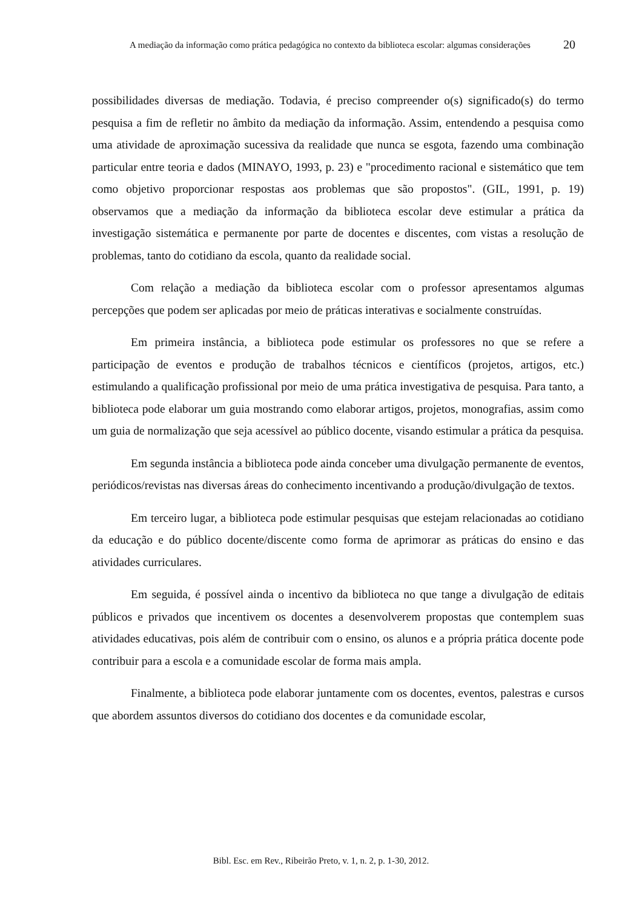A mediação da informação como prática pedagógica no contexto da biblioteca escolar: algumas considerações
20
possibilidades diversas de mediação. Todavia, é preciso compreender o(s) significado(s) do termo pesquisa a fim de refletir no âmbito da mediação da informação. Assim, entendendo a pesquisa como uma atividade de aproximação sucessiva da realidade que nunca se esgota, fazendo uma combinação particular entre teoria e dados (MINAYO, 1993, p. 23) e "procedimento racional e sistemático que tem como objetivo proporcionar respostas aos problemas que são propostos". (GIL, 1991, p. 19) observamos que a mediação da informação da biblioteca escolar deve estimular a prática da investigação sistemática e permanente por parte de docentes e discentes, com vistas a resolução de problemas, tanto do cotidiano da escola, quanto da realidade social.
Com relação a mediação da biblioteca escolar com o professor apresentamos algumas percepções que podem ser aplicadas por meio de práticas interativas e socialmente construídas.
Em primeira instância, a biblioteca pode estimular os professores no que se refere a participação de eventos e produção de trabalhos técnicos e científicos (projetos, artigos, etc.) estimulando a qualificação profissional por meio de uma prática investigativa de pesquisa. Para tanto, a biblioteca pode elaborar um guia mostrando como elaborar artigos, projetos, monografias, assim como um guia de normalização que seja acessível ao público docente, visando estimular a prática da pesquisa.
Em segunda instância a biblioteca pode ainda conceber uma divulgação permanente de eventos, periódicos/revistas nas diversas áreas do conhecimento incentivando a produção/divulgação de textos.
Em terceiro lugar, a biblioteca pode estimular pesquisas que estejam relacionadas ao cotidiano da educação e do público docente/discente como forma de aprimorar as práticas do ensino e das atividades curriculares.
Em seguida, é possível ainda o incentivo da biblioteca no que tange a divulgação de editais públicos e privados que incentivem os docentes a desenvolverem propostas que contemplem suas atividades educativas, pois além de contribuir com o ensino, os alunos e a própria prática docente pode contribuir para a escola e a comunidade escolar de forma mais ampla.
Finalmente, a biblioteca pode elaborar juntamente com os docentes, eventos, palestras e cursos que abordem assuntos diversos do cotidiano dos docentes e da comunidade escolar,
Bibl. Esc. em Rev., Ribeirão Preto, v. 1, n. 2, p. 1-30, 2012.